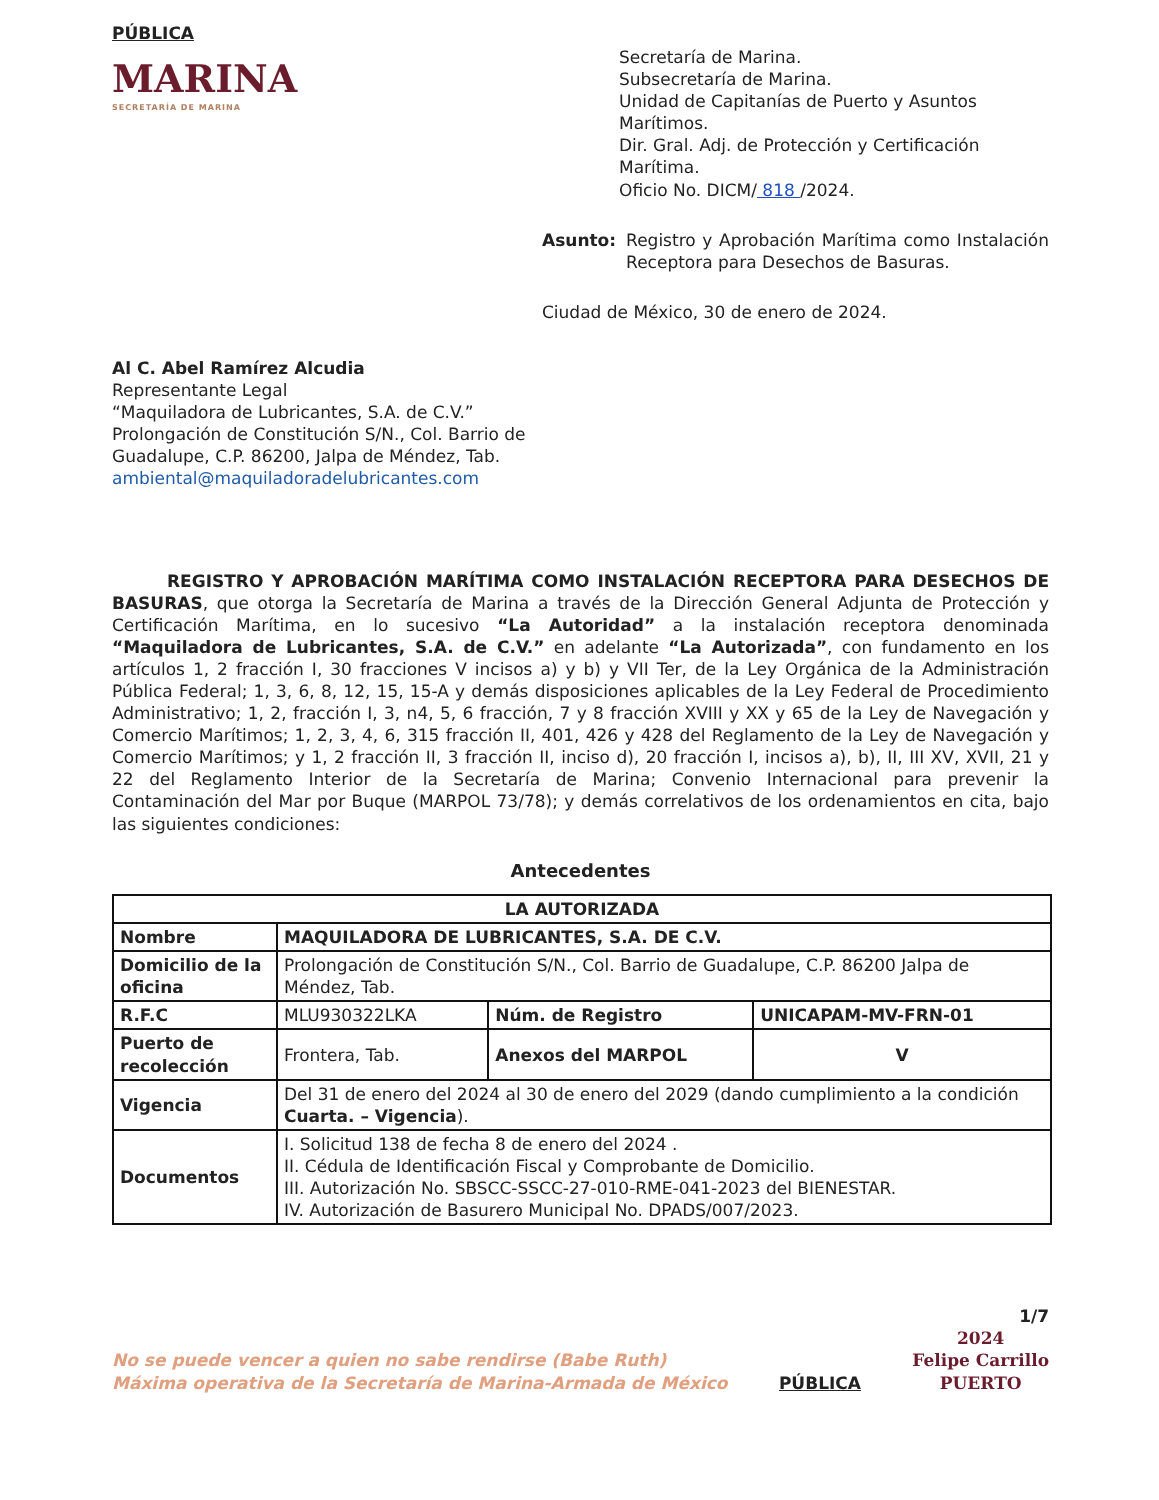PÚBLICA
MARINA
SECRETARÍA DE MARINA
Secretaría de Marina.
Subsecretaría de Marina.
Unidad de Capitanías de Puerto y Asuntos Marítimos.
Dir. Gral. Adj. de Protección y Certificación Marítima.
Oficio No. DICM/ 818 /2024.
Asunto: Registro y Aprobación Marítima como Instalación Receptora para Desechos de Basuras.
Ciudad de México, 30 de enero de 2024.
Al C. Abel Ramírez Alcudia
Representante Legal
“Maquiladora de Lubricantes, S.A. de C.V.”
Prolongación de Constitución S/N., Col. Barrio de
Guadalupe, C.P. 86200, Jalpa de Méndez, Tab.
ambiental@maquiladoradelubricantes.com
REGISTRO Y APROBACIÓN MARÍTIMA COMO INSTALACIÓN RECEPTORA PARA DESECHOS DE BASURAS, que otorga la Secretaría de Marina a través de la Dirección General Adjunta de Protección y Certificación Marítima, en lo sucesivo “La Autoridad” a la instalación receptora denominada “Maquiladora de Lubricantes, S.A. de C.V.” en adelante “La Autorizada”, con fundamento en los artículos 1, 2 fracción I, 30 fracciones V incisos a) y b) y VII Ter, de la Ley Orgánica de la Administración Pública Federal; 1, 3, 6, 8, 12, 15, 15-A y demás disposiciones aplicables de la Ley Federal de Procedimiento Administrativo; 1, 2, fracción I, 3, n4, 5, 6 fracción, 7 y 8 fracción XVIII y XX y 65 de la Ley de Navegación y Comercio Marítimos; 1, 2, 3, 4, 6, 315 fracción II, 401, 426 y 428 del Reglamento de la Ley de Navegación y Comercio Marítimos; y 1, 2 fracción II, 3 fracción II, inciso d), 20 fracción I, incisos a), b), II, III XV, XVII, 21 y 22 del Reglamento Interior de la Secretaría de Marina; Convenio Internacional para prevenir la Contaminación del Mar por Buque (MARPOL 73/78); y demás correlativos de los ordenamientos en cita, bajo las siguientes condiciones:
Antecedentes
| LA AUTORIZADA | | | |
| --- | --- | --- | --- |
| Nombre | MAQUILADORA DE LUBRICANTES, S.A. DE C.V. | | |
| Domicilio de la oficina | Prolongación de Constitución S/N., Col. Barrio de Guadalupe, C.P. 86200 Jalpa de Méndez, Tab. | | |
| R.F.C | MLU930322LKA | Núm. de Registro | UNICAPAM-MV-FRN-01 |
| Puerto de recolección | Frontera, Tab. | Anexos del MARPOL | V |
| Vigencia | Del 31 de enero del 2024 al 30 de enero del 2029 (dando cumplimiento a la condición Cuarta. – Vigencia ). | | |
| Documentos | I. Solicitud 138 de fecha 8 de enero del 2024 . II. Cédula de Identificación Fiscal y Comprobante de Domicilio. III. Autorización No. SBSCC-SSCC-27-010-RME-041-2023 del BIENESTAR. IV. Autorización de Basurero Municipal No. DPADS/007/2023. | | |
1/7
No se puede vencer a quien no sabe rendirse (Babe Ruth)
Máxima operativa de la Secretaría de Marina-Armada de México
PÚBLICA
2024
Felipe Carrillo
PUERTO